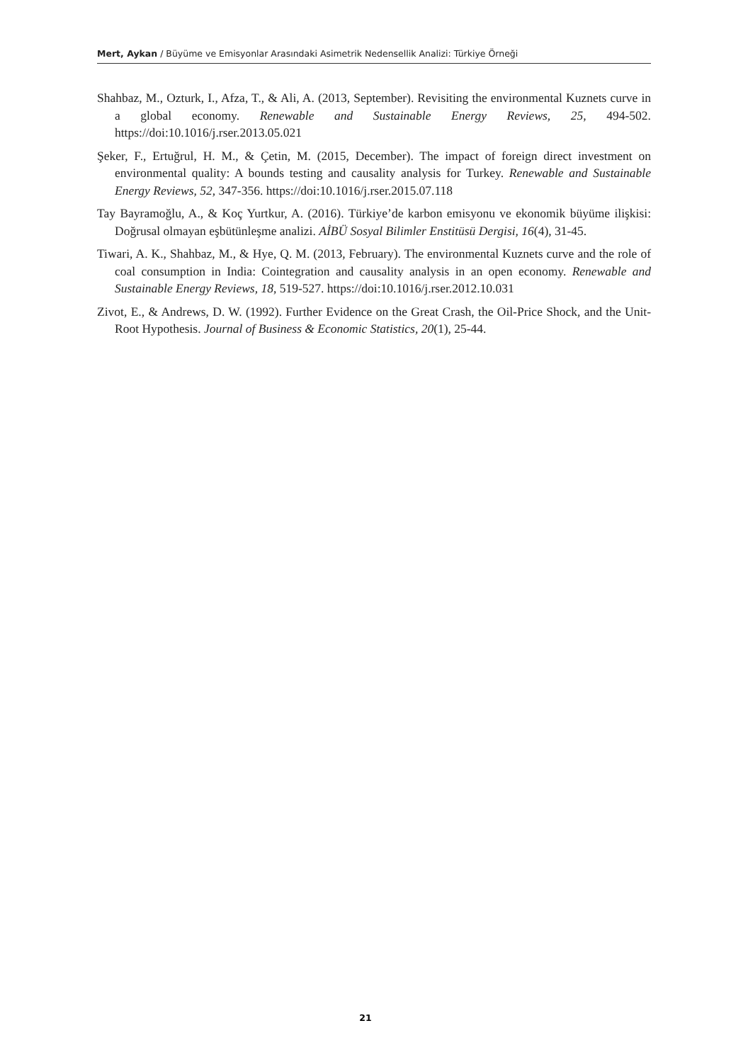Mert, Aykan / Büyüme ve Emisyonlar Arasındaki Asimetrik Nedensellik Analizi: Türkiye Örneği
Shahbaz, M., Ozturk, I., Afza, T., & Ali, A. (2013, September). Revisiting the environmental Kuznets curve in a global economy. Renewable and Sustainable Energy Reviews, 25, 494-502. https://doi:10.1016/j.rser.2013.05.021
Şeker, F., Ertuğrul, H. M., & Çetin, M. (2015, December). The impact of foreign direct investment on environmental quality: A bounds testing and causality analysis for Turkey. Renewable and Sustainable Energy Reviews, 52, 347-356. https://doi:10.1016/j.rser.2015.07.118
Tay Bayramoğlu, A., & Koç Yurtkur, A. (2016). Türkiye’de karbon emisyonu ve ekonomik büyüme ilişkisi: Doğrusal olmayan eşbütünleşme analizi. AİBÜ Sosyal Bilimler Enstitüsü Dergisi, 16(4), 31-45.
Tiwari, A. K., Shahbaz, M., & Hye, Q. M. (2013, February). The environmental Kuznets curve and the role of coal consumption in India: Cointegration and causality analysis in an open economy. Renewable and Sustainable Energy Reviews, 18, 519-527. https://doi:10.1016/j.rser.2012.10.031
Zivot, E., & Andrews, D. W. (1992). Further Evidence on the Great Crash, the Oil-Price Shock, and the Unit-Root Hypothesis. Journal of Business & Economic Statistics, 20(1), 25-44.
21